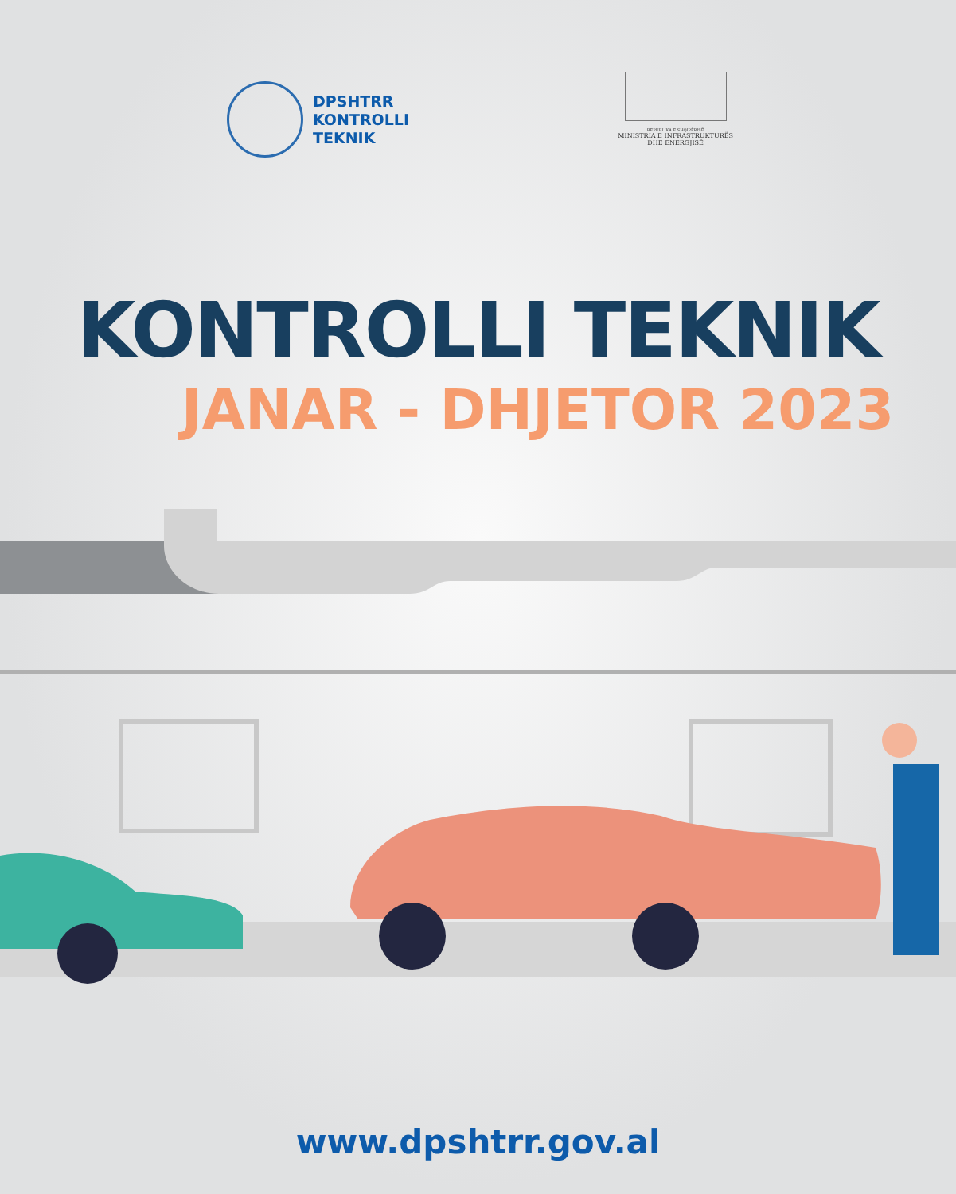DPSHTRR
KONTROLLI
TEKNIK
REPUBLIKA E SHQIPËRISË
MINISTRIA E INFRASTRUKTURËS
DHE ENERGJISË
KONTROLLI TEKNIK
JANAR - DHJETOR 2023
www.dpshtrr.gov.al